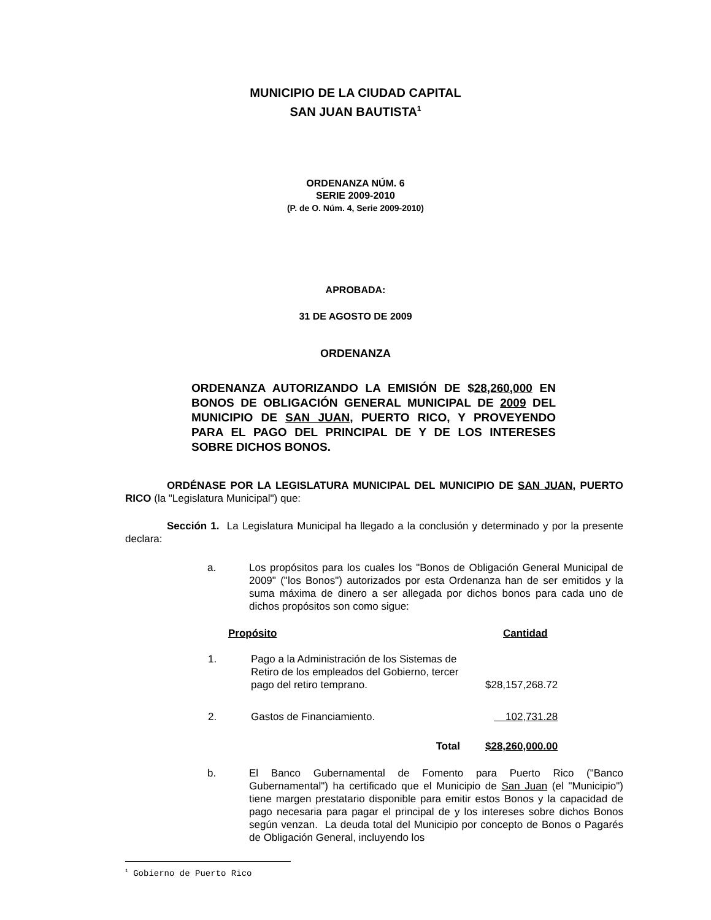MUNICIPIO DE LA CIUDAD CAPITAL
SAN JUAN BAUTISTA<sup>1</sup>
ORDENANZA NÚM. 6
SERIE 2009-2010
(P. de O. Núm. 4, Serie 2009-2010)
APROBADA:
31 DE AGOSTO DE 2009
ORDENANZA
ORDENANZA AUTORIZANDO LA EMISIÓN DE $28,260,000 EN BONOS DE OBLIGACIÓN GENERAL MUNICIPAL DE 2009 DEL MUNICIPIO DE SAN JUAN, PUERTO RICO, Y PROVEYENDO PARA EL PAGO DEL PRINCIPAL DE Y DE LOS INTERESES SOBRE DICHOS BONOS.
ORDÉNASE POR LA LEGISLATURA MUNICIPAL DEL MUNICIPIO DE SAN JUAN, PUERTO RICO (la "Legislatura Municipal") que:
Sección 1. La Legislatura Municipal ha llegado a la conclusión y determinado y por la presente declara:
a. Los propósitos para los cuales los "Bonos de Obligación General Municipal de 2009" ("los Bonos") autorizados por esta Ordenanza han de ser emitidos y la suma máxima de dinero a ser allegada por dichos bonos para cada uno de dichos propósitos son como sigue:
| Propósito | | Cantidad |
| --- | --- | --- |
| 1. | Pago a la Administración de los Sistemas de Retiro de los empleados del Gobierno, tercer pago del retiro temprano. | $28,157,268.72 |
| 2. | Gastos de Financiamiento. | 102,731.28 |
| | Total | $28,260,000.00 |
b. El Banco Gubernamental de Fomento para Puerto Rico ("Banco Gubernamental") ha certificado que el Municipio de San Juan (el "Municipio") tiene margen prestatario disponible para emitir estos Bonos y la capacidad de pago necesaria para pagar el principal de y los intereses sobre dichos Bonos según venzan. La deuda total del Municipio por concepto de Bonos o Pagarés de Obligación General, incluyendo los
<sup>1</sup> Gobierno de Puerto Rico